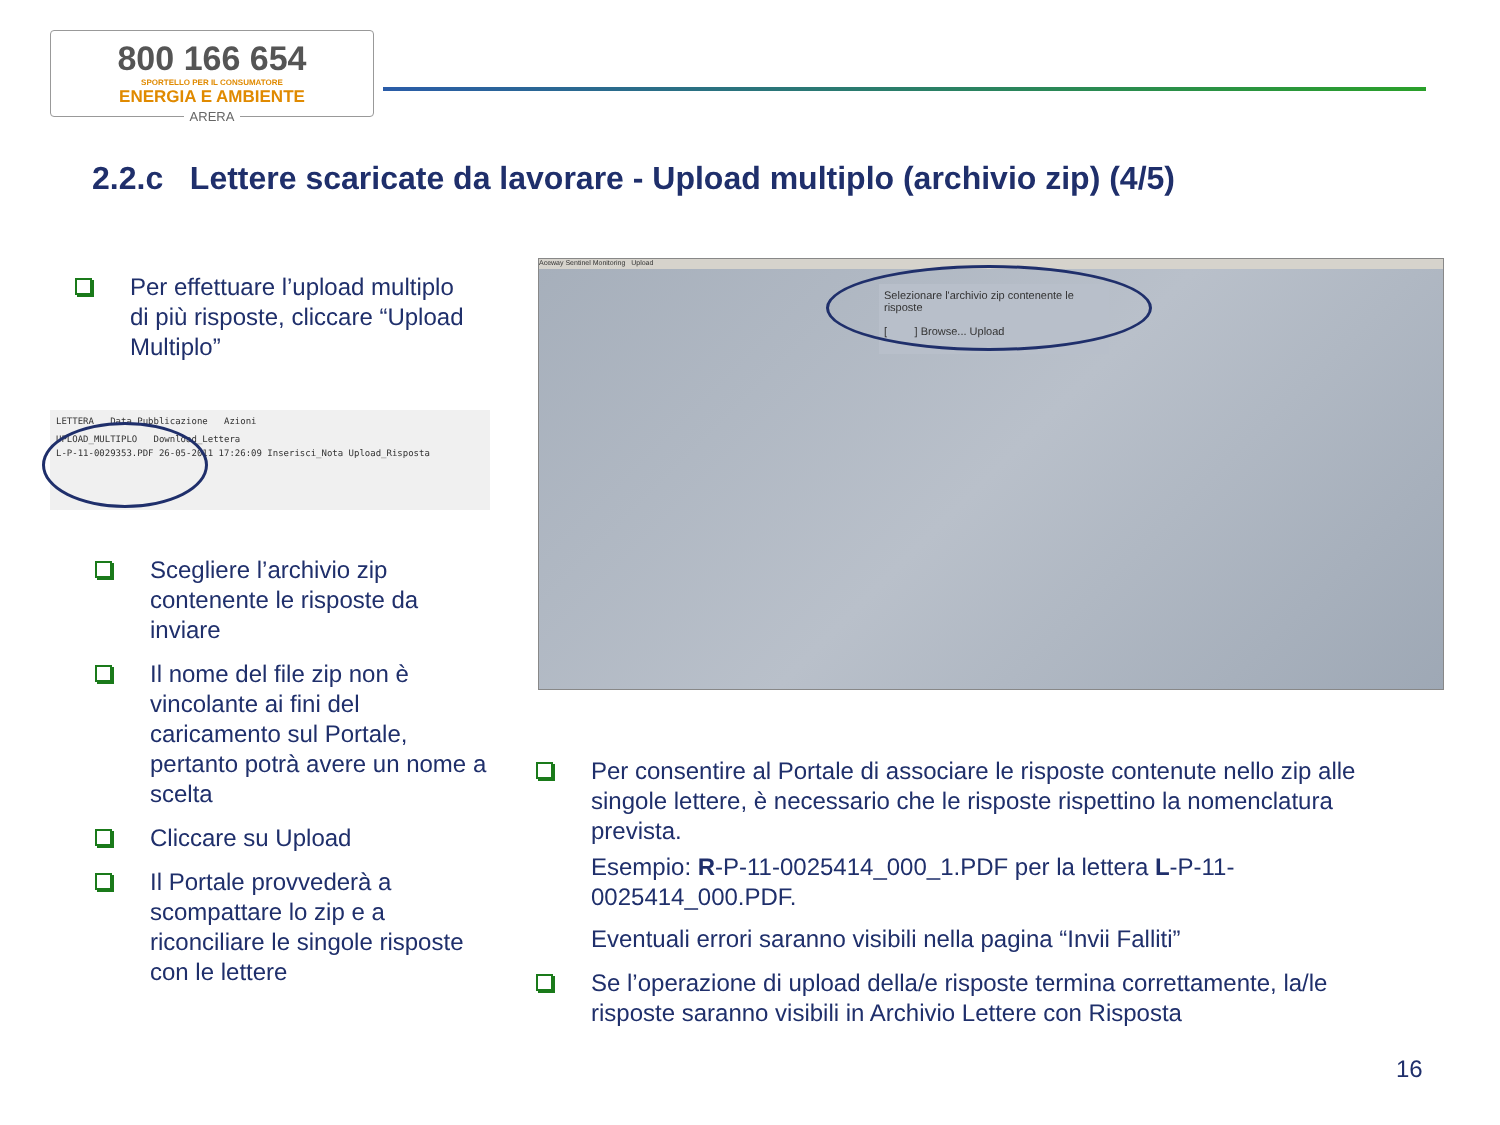800 166 654
SPORTELLO PER IL CONSUMATORE
ENERGIA E AMBIENTE
ARERA
2.2.c Lettere scaricate da lavorare - Upload multiplo (archivio zip) (4/5)
Per effettuare l’upload multiplo di più risposte, cliccare “Upload Multiplo”
LETTERA Data Pubblicazione Azioni
UPLOAD_MULTIPLO Download_Lettera
L-P-11-0029353.PDF 26-05-2011 17:26:09 Inserisci_Nota Upload_Risposta
Scegliere l’archivio zip contenente le risposte da inviare
Il nome del file zip non è vincolante ai fini del caricamento sul Portale, pertanto potrà avere un nome a scelta
Cliccare su Upload
Il Portale provvederà a scompattare lo zip e a riconciliare le singole risposte con le lettere
Aceway Sentinel Monitoring Upload
Selezionare l'archivio zip contenente le risposte
[ ] Browse... Upload
Per consentire al Portale di associare le risposte contenute nello zip alle singole lettere, è necessario che le risposte rispettino la nomenclatura prevista.
Esempio: R-P-11-0025414_000_1.PDF per la lettera L-P-11-0025414_000.PDF.
Eventuali errori saranno visibili nella pagina “Invii Falliti”
Se l’operazione di upload della/e risposte termina correttamente, la/le risposte saranno visibili in Archivio Lettere con Risposta
16